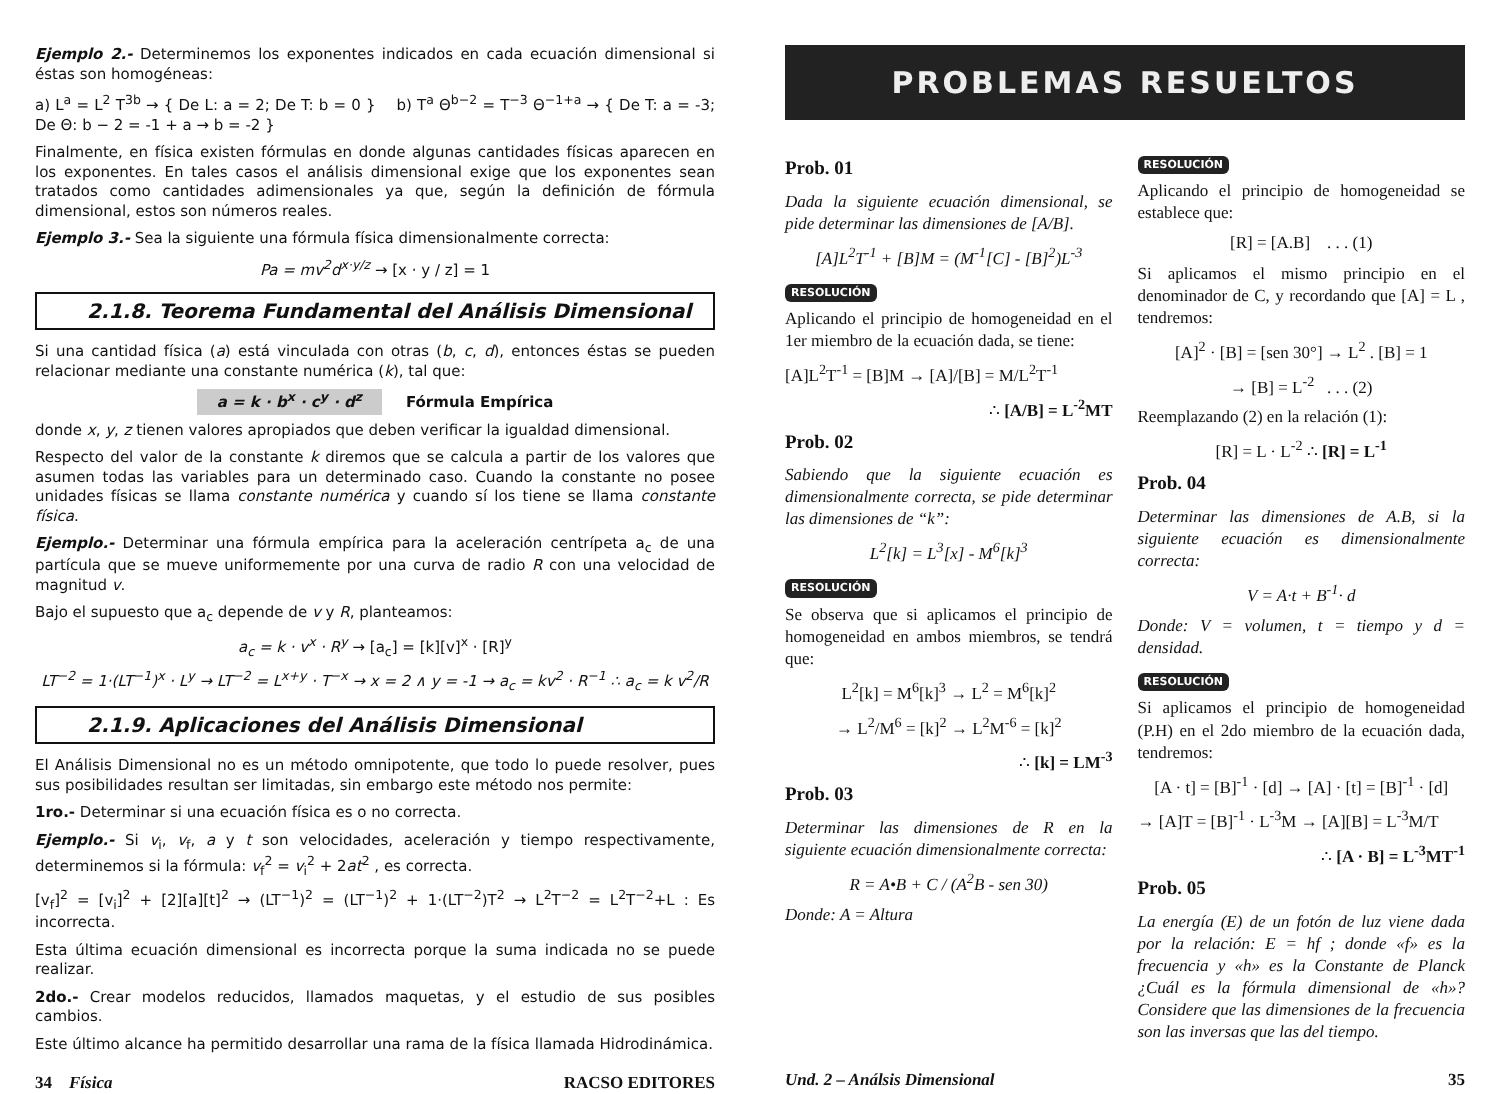Ejemplo 2.- Determinemos los exponentes indicados en cada ecuación dimensional si éstas son homogéneas:
a) L<sup>a</sup> = L<sup>2</sup> T<sup>3b</sup> → { De L: a = 2; De T: b = 0 } b) T<sup>a</sup> Θ<sup>b−2</sup> = T<sup>−3</sup> Θ<sup>−1+a</sup> → { De T: a = -3; De Θ: b − 2 = -1 + a → b = -2 }
Finalmente, en física existen fórmulas en donde algunas cantidades físicas aparecen en los exponentes. En tales casos el análisis dimensional exige que los exponentes sean tratados como cantidades adimensionales ya que, según la definición de fórmula dimensional, estos son números reales.
Ejemplo 3.- Sea la siguiente una fórmula física dimensionalmente correcta:
Pa = mv<sup>2</sup>d<sup>x·y/z</sup> → [x · y / z] = 1
2.1.8. Teorema Fundamental del Análisis Dimensional
Si una cantidad física (a) está vinculada con otras (b, c, d), entonces éstas se pueden relacionar mediante una constante numérica (k), tal que:
a = k · b<sup>x</sup> · c<sup>y</sup> · d<sup>z</sup> Fórmula Empírica
donde x, y, z tienen valores apropiados que deben verificar la igualdad dimensional.
Respecto del valor de la constante k diremos que se calcula a partir de los valores que asumen todas las variables para un determinado caso. Cuando la constante no posee unidades físicas se llama constante numérica y cuando sí los tiene se llama constante física.
Ejemplo.- Determinar una fórmula empírica para la aceleración centrípeta a<sub>c</sub> de una partícula que se mueve uniformemente por una curva de radio R con una velocidad de magnitud v.
Bajo el supuesto que a<sub>c</sub> depende de v y R, planteamos:
a<sub>c</sub> = k · v<sup>x</sup> · R<sup>y</sup> → [a<sub>c</sub>] = [k][v]<sup>x</sup> · [R]<sup>y</sup>
LT<sup>−2</sup> = 1·(LT<sup>−1</sup>)<sup>x</sup> · L<sup>y</sup> → LT<sup>−2</sup> = L<sup>x+y</sup> · T<sup>−x</sup> → x = 2 ∧ y = -1 → a<sub>c</sub> = kv<sup>2</sup> · R<sup>−1</sup> ∴ a<sub>c</sub> = k v<sup>2</sup>/R
2.1.9. Aplicaciones del Análisis Dimensional
El Análisis Dimensional no es un método omnipotente, que todo lo puede resolver, pues sus posibilidades resultan ser limitadas, sin embargo este método nos permite:
1ro.- Determinar si una ecuación física es o no correcta.
Ejemplo.- Si v<sub>i</sub>, v<sub>f</sub>, a y t son velocidades, aceleración y tiempo respectivamente, determinemos si la fórmula: v<sub>f</sub><sup>2</sup> = v<sub>i</sub><sup>2</sup> + 2at<sup>2</sup> , es correcta.
[v<sub>f</sub>]<sup>2</sup> = [v<sub>i</sub>]<sup>2</sup> + [2][a][t]<sup>2</sup> → (LT<sup>−1</sup>)<sup>2</sup> = (LT<sup>−1</sup>)<sup>2</sup> + 1·(LT<sup>−2</sup>)T<sup>2</sup> → L<sup>2</sup>T<sup>−2</sup> = L<sup>2</sup>T<sup>−2</sup>+L : Es incorrecta.
Esta última ecuación dimensional es incorrecta porque la suma indicada no se puede realizar.
2do.- Crear modelos reducidos, llamados maquetas, y el estudio de sus posibles cambios.
Este último alcance ha permitido desarrollar una rama de la física llamada Hidrodinámica.
34 Física RACSO EDITORES
PROBLEMAS RESUELTOS
Prob. 01
Dada la siguiente ecuación dimensional, se pide determinar las dimensiones de [A/B].
[A]L<sup>2</sup>T<sup>-1</sup> + [B]M = (M<sup>-1</sup>[C] - [B]<sup>2</sup>)L<sup>-3</sup>
RESOLUCIÓN
Aplicando el principio de homogeneidad en el 1er miembro de la ecuación dada, se tiene:
[A]L<sup>2</sup>T<sup>-1</sup> = [B]M → [A]/[B] = M/L<sup>2</sup>T<sup>-1</sup>
∴ [A/B] = L<sup>-2</sup>MT
Prob. 02
Sabiendo que la siguiente ecuación es dimensionalmente correcta, se pide determinar las dimensiones de “k”:
L<sup>2</sup>[k] = L<sup>3</sup>[x] - M<sup>6</sup>[k]<sup>3</sup>
RESOLUCIÓN
Se observa que si aplicamos el principio de homogeneidad en ambos miembros, se tendrá que:
L<sup>2</sup>[k] = M<sup>6</sup>[k]<sup>3</sup> → L<sup>2</sup> = M<sup>6</sup>[k]<sup>2</sup>
→ L<sup>2</sup>/M<sup>6</sup> = [k]<sup>2</sup> → L<sup>2</sup>M<sup>-6</sup> = [k]<sup>2</sup>
∴ [k] = LM<sup>-3</sup>
Prob. 03
Determinar las dimensiones de R en la siguiente ecuación dimensionalmente correcta:
R = A•B + C / (A<sup>2</sup>B - sen 30)
Donde: A = Altura
RESOLUCIÓN
Aplicando el principio de homogeneidad se establece que:
[R] = [A.B] . . . (1)
Si aplicamos el mismo principio en el denominador de C, y recordando que [A] = L , tendremos:
[A]<sup>2</sup> · [B] = [sen 30°] → L<sup>2</sup> . [B] = 1
→ [B] = L<sup>-2</sup> . . . (2)
Reemplazando (2) en la relación (1):
[R] = L · L<sup>-2</sup> ∴ [R] = L<sup>-1</sup>
Prob. 04
Determinar las dimensiones de A.B, si la siguiente ecuación es dimensionalmente correcta:
V = A·t + B<sup>-1</sup>· d
Donde: V = volumen, t = tiempo y d = densidad.
RESOLUCIÓN
Si aplicamos el principio de homogeneidad (P.H) en el 2do miembro de la ecuación dada, tendremos:
[A · t] = [B]<sup>-1</sup> · [d] → [A] · [t] = [B]<sup>-1</sup> · [d]
→ [A]T = [B]<sup>-1</sup> · L<sup>-3</sup>M → [A][B] = L<sup>-3</sup>M/T
∴ [A · B] = L<sup>-3</sup>MT<sup>-1</sup>
Prob. 05
La energía (E) de un fotón de luz viene dada por la relación: E = hf ; donde «f» es la frecuencia y «h» es la Constante de Planck ¿Cuál es la fórmula dimensional de «h»? Considere que las dimensiones de la frecuencia son las inversas que las del tiempo.
Und. 2 – Análsis Dimensional 35